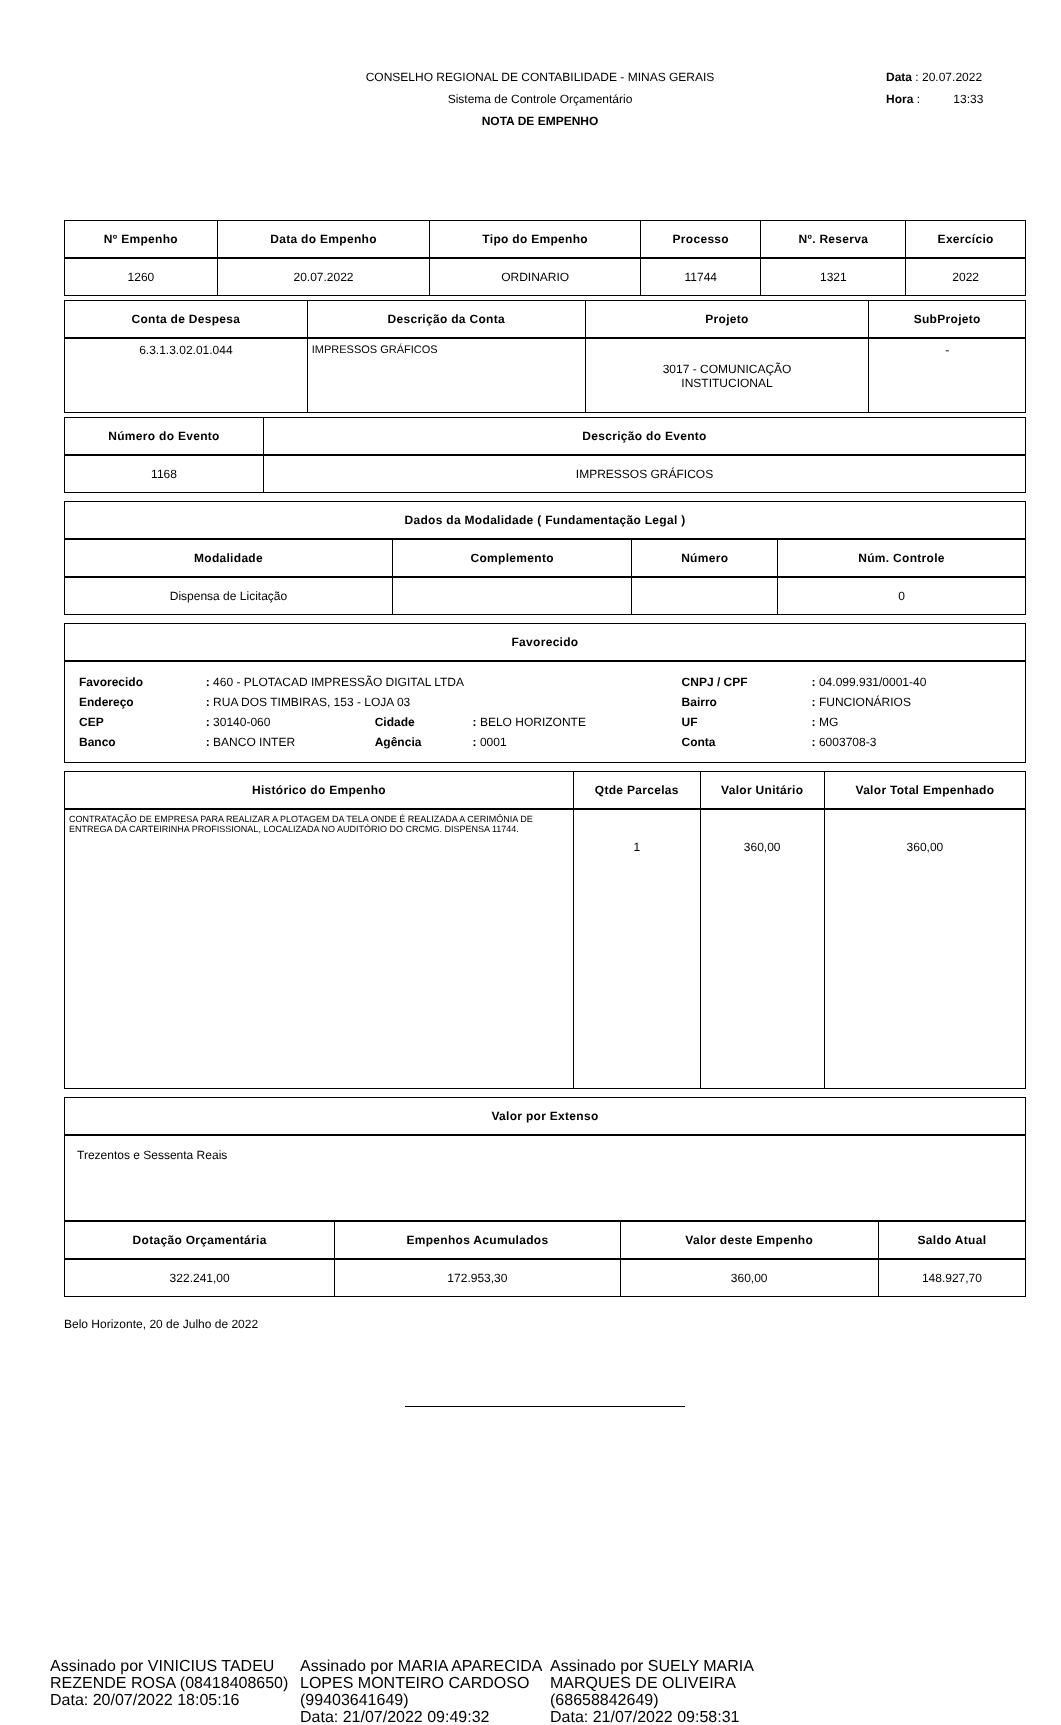CONSELHO REGIONAL DE CONTABILIDADE - MINAS GERAIS
Sistema de Controle Orçamentário
NOTA DE EMPENHO
Data : 20.07.2022
Hora : 13:33
| Nº Empenho | Data do Empenho | Tipo do Empenho | Processo | Nº. Reserva | Exercício |
| --- | --- | --- | --- | --- | --- |
| 1260 | 20.07.2022 | ORDINARIO | 11744 | 1321 | 2022 |
| Conta de Despesa | Descrição da Conta | Projeto | SubProjeto |
| --- | --- | --- | --- |
| 6.3.1.3.02.01.044 | IMPRESSOS GRÁFICOS | 3017 - COMUNICAÇÃO INSTITUCIONAL | - |
| Número do Evento | Descrição do Evento |
| --- | --- |
| 1168 | IMPRESSOS GRÁFICOS |
| Dados da Modalidade ( Fundamentação Legal ) | | | |
| --- | --- | --- | --- |
| Modalidade | Complemento | Número | Núm. Controle |
| Dispensa de Licitação | | | 0 |
| Favorecido |
| --- |
| / Favorecido / : 460 - PLOTACAD IMPRESSÃO DIGITAL LTDA / / / CNPJ / CPF / : 04.099.931/0001-40 / / Endereço / : RUA DOS TIMBIRAS, 153 - LOJA 03 / / / Bairro / : FUNCIONÁRIOS / / CEP / : 30140-060 / Cidade / : BELO HORIZONTE / UF / : MG / / Banco / : BANCO INTER / Agência / : 0001 / Conta / : 6003708-3 / |
| Histórico do Empenho | Qtde Parcelas | Valor Unitário | Valor Total Empenhado |
| --- | --- | --- | --- |
| CONTRATAÇÃO DE EMPRESA PARA REALIZAR A PLOTAGEM DA TELA ONDE É REALIZADA A CERIMÔNIA DE ENTREGA DA CARTEIRINHA PROFISSIONAL, LOCALIZADA NO AUDITÓRIO DO CRCMG. DISPENSA 11744. | 1 | 360,00 | 360,00 |
| Valor por Extenso |
| --- |
| Trezentos e Sessenta Reais |
| Dotação Orçamentária | Empenhos Acumulados | Valor deste Empenho | Saldo Atual |
| --- | --- | --- | --- |
| 322.241,00 | 172.953,30 | 360,00 | 148.927,70 |
Belo Horizonte, 20 de Julho de 2022
Assinado por VINICIUS TADEU REZENDE ROSA (08418408650)
Data: 20/07/2022 18:05:16
Assinado por MARIA APARECIDA LOPES MONTEIRO CARDOSO (99403641649)
Data: 21/07/2022 09:49:32
Assinado por SUELY MARIA MARQUES DE OLIVEIRA (68658842649)
Data: 21/07/2022 09:58:31